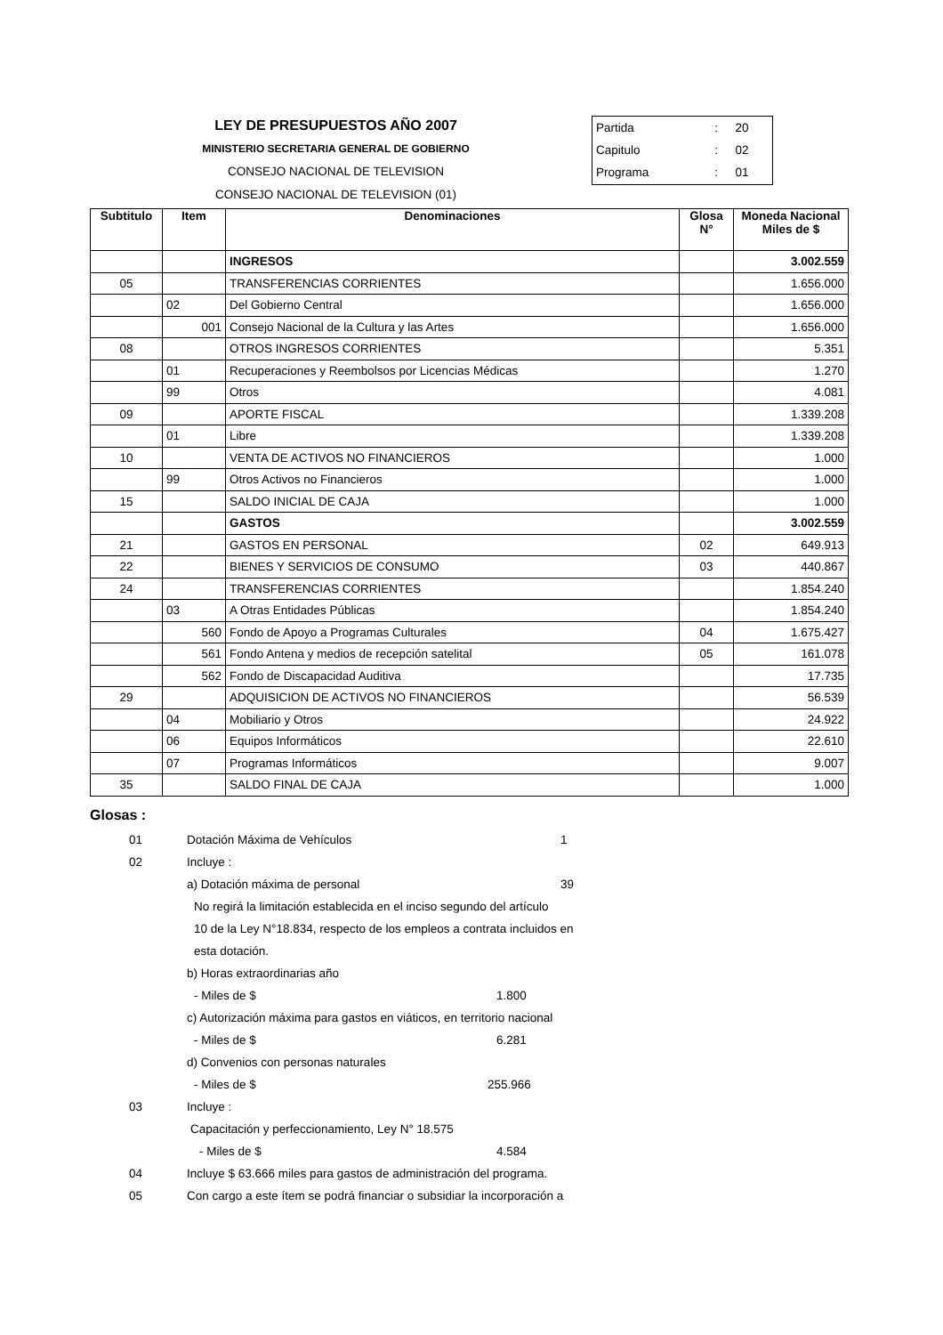LEY DE PRESUPUESTOS AÑO 2007
MINISTERIO SECRETARIA GENERAL DE GOBIERNO
CONSEJO NACIONAL DE TELEVISION
CONSEJO NACIONAL DE TELEVISION (01)
| Partida | : | 20 |
| Capitulo | : | 02 |
| Programa | : | 01 |
| Subtitulo | Item | Denominaciones | Glosa N° | Moneda Nacional Miles de $ |
| --- | --- | --- | --- | --- |
| | | INGRESOS | | 3.002.559 |
| 05 | | TRANSFERENCIAS CORRIENTES | | 1.656.000 |
| | 02 | Del Gobierno Central | | 1.656.000 |
| | 001 | Consejo Nacional de la Cultura y las Artes | | 1.656.000 |
| 08 | | OTROS INGRESOS CORRIENTES | | 5.351 |
| | 01 | Recuperaciones y Reembolsos por Licencias Médicas | | 1.270 |
| | 99 | Otros | | 4.081 |
| 09 | | APORTE FISCAL | | 1.339.208 |
| | 01 | Libre | | 1.339.208 |
| 10 | | VENTA DE ACTIVOS NO FINANCIEROS | | 1.000 |
| | 99 | Otros Activos no Financieros | | 1.000 |
| 15 | | SALDO INICIAL DE CAJA | | 1.000 |
| | | GASTOS | | 3.002.559 |
| 21 | | GASTOS EN PERSONAL | 02 | 649.913 |
| 22 | | BIENES Y SERVICIOS DE CONSUMO | 03 | 440.867 |
| 24 | | TRANSFERENCIAS CORRIENTES | | 1.854.240 |
| | 03 | A Otras Entidades Públicas | | 1.854.240 |
| | 560 | Fondo de Apoyo a Programas Culturales | 04 | 1.675.427 |
| | 561 | Fondo Antena y medios de recepción satelital | 05 | 161.078 |
| | 562 | Fondo de Discapacidad Auditiva | | 17.735 |
| 29 | | ADQUISICION DE ACTIVOS NO FINANCIEROS | | 56.539 |
| | 04 | Mobiliario y Otros | | 24.922 |
| | 06 | Equipos Informáticos | | 22.610 |
| | 07 | Programas Informáticos | | 9.007 |
| 35 | | SALDO FINAL DE CAJA | | 1.000 |
Glosas :
01 Dotación Máxima de Vehículos 1
02 Incluye :
a) Dotación máxima de personal 39
No regirá la limitación establecida en el inciso segundo del artículo
10 de la Ley N°18.834, respecto de los empleos a contrata incluidos en
esta dotación.
b) Horas extraordinarias año
- Miles de $ 1.800
c) Autorización máxima para gastos en viáticos, en territorio nacional
- Miles de $ 6.281
d) Convenios con personas naturales
- Miles de $ 255.966
03 Incluye :
Capacitación y perfeccionamiento, Ley N° 18.575
- Miles de $ 4.584
04 Incluye $ 63.666 miles para gastos de administración del programa.
05 Con cargo a este ítem se podrá financiar o subsidiar la incorporación a